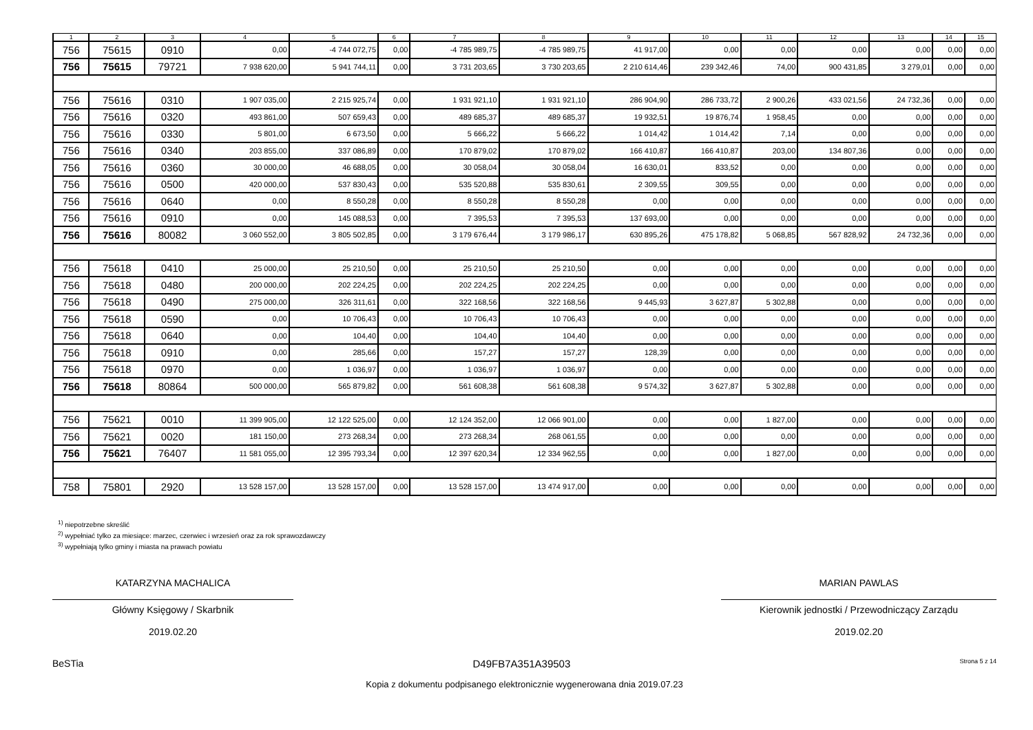| 1 | 2 | 3 | 4 | 5 | 6 | 7 | 8 | 9 | 10 | 11 | 12 | 13 | 14 | 15 |
| --- | --- | --- | --- | --- | --- | --- | --- | --- | --- | --- | --- | --- | --- | --- |
| 756 | 75615 | 0910 | 0,00 | -4 744 072,75 | 0,00 | -4 785 989,75 | -4 785 989,75 | 41 917,00 | 0,00 | 0,00 | 0,00 | 0,00 | 0,00 | 0,00 |
| 756 | 75615 | 79721 | 7 938 620,00 | 5 941 744,11 | 0,00 | 3 731 203,65 | 3 730 203,65 | 2 210 614,46 | 239 342,46 | 74,00 | 900 431,85 | 3 279,01 | 0,00 | 0,00 |
| 756 | 75616 | 0310 | 1 907 035,00 | 2 215 925,74 | 0,00 | 1 931 921,10 | 1 931 921,10 | 286 904,90 | 286 733,72 | 2 900,26 | 433 021,56 | 24 732,36 | 0,00 | 0,00 |
| 756 | 75616 | 0320 | 493 861,00 | 507 659,43 | 0,00 | 489 685,37 | 489 685,37 | 19 932,51 | 19 876,74 | 1 958,45 | 0,00 | 0,00 | 0,00 | 0,00 |
| 756 | 75616 | 0330 | 5 801,00 | 6 673,50 | 0,00 | 5 666,22 | 5 666,22 | 1 014,42 | 1 014,42 | 7,14 | 0,00 | 0,00 | 0,00 | 0,00 |
| 756 | 75616 | 0340 | 203 855,00 | 337 086,89 | 0,00 | 170 879,02 | 170 879,02 | 166 410,87 | 166 410,87 | 203,00 | 134 807,36 | 0,00 | 0,00 | 0,00 |
| 756 | 75616 | 0360 | 30 000,00 | 46 688,05 | 0,00 | 30 058,04 | 30 058,04 | 16 630,01 | 833,52 | 0,00 | 0,00 | 0,00 | 0,00 | 0,00 |
| 756 | 75616 | 0500 | 420 000,00 | 537 830,43 | 0,00 | 535 520,88 | 535 830,61 | 2 309,55 | 309,55 | 0,00 | 0,00 | 0,00 | 0,00 | 0,00 |
| 756 | 75616 | 0640 | 0,00 | 8 550,28 | 0,00 | 8 550,28 | 8 550,28 | 0,00 | 0,00 | 0,00 | 0,00 | 0,00 | 0,00 | 0,00 |
| 756 | 75616 | 0910 | 0,00 | 145 088,53 | 0,00 | 7 395,53 | 7 395,53 | 137 693,00 | 0,00 | 0,00 | 0,00 | 0,00 | 0,00 | 0,00 |
| 756 | 75616 | 80082 | 3 060 552,00 | 3 805 502,85 | 0,00 | 3 179 676,44 | 3 179 986,17 | 630 895,26 | 475 178,82 | 5 068,85 | 567 828,92 | 24 732,36 | 0,00 | 0,00 |
| 756 | 75618 | 0410 | 25 000,00 | 25 210,50 | 0,00 | 25 210,50 | 25 210,50 | 0,00 | 0,00 | 0,00 | 0,00 | 0,00 | 0,00 | 0,00 |
| 756 | 75618 | 0480 | 200 000,00 | 202 224,25 | 0,00 | 202 224,25 | 202 224,25 | 0,00 | 0,00 | 0,00 | 0,00 | 0,00 | 0,00 | 0,00 |
| 756 | 75618 | 0490 | 275 000,00 | 326 311,61 | 0,00 | 322 168,56 | 322 168,56 | 9 445,93 | 3 627,87 | 5 302,88 | 0,00 | 0,00 | 0,00 | 0,00 |
| 756 | 75618 | 0590 | 0,00 | 10 706,43 | 0,00 | 10 706,43 | 10 706,43 | 0,00 | 0,00 | 0,00 | 0,00 | 0,00 | 0,00 | 0,00 |
| 756 | 75618 | 0640 | 0,00 | 104,40 | 0,00 | 104,40 | 104,40 | 0,00 | 0,00 | 0,00 | 0,00 | 0,00 | 0,00 | 0,00 |
| 756 | 75618 | 0910 | 0,00 | 285,66 | 0,00 | 157,27 | 157,27 | 128,39 | 0,00 | 0,00 | 0,00 | 0,00 | 0,00 | 0,00 |
| 756 | 75618 | 0970 | 0,00 | 1 036,97 | 0,00 | 1 036,97 | 1 036,97 | 0,00 | 0,00 | 0,00 | 0,00 | 0,00 | 0,00 | 0,00 |
| 756 | 75618 | 80864 | 500 000,00 | 565 879,82 | 0,00 | 561 608,38 | 561 608,38 | 9 574,32 | 3 627,87 | 5 302,88 | 0,00 | 0,00 | 0,00 | 0,00 |
| 756 | 75621 | 0010 | 11 399 905,00 | 12 122 525,00 | 0,00 | 12 124 352,00 | 12 066 901,00 | 0,00 | 0,00 | 1 827,00 | 0,00 | 0,00 | 0,00 | 0,00 |
| 756 | 75621 | 0020 | 181 150,00 | 273 268,34 | 0,00 | 273 268,34 | 268 061,55 | 0,00 | 0,00 | 0,00 | 0,00 | 0,00 | 0,00 | 0,00 |
| 756 | 75621 | 76407 | 11 581 055,00 | 12 395 793,34 | 0,00 | 12 397 620,34 | 12 334 962,55 | 0,00 | 0,00 | 1 827,00 | 0,00 | 0,00 | 0,00 | 0,00 |
| 758 | 75801 | 2920 | 13 528 157,00 | 13 528 157,00 | 0,00 | 13 528 157,00 | 13 474 917,00 | 0,00 | 0,00 | 0,00 | 0,00 | 0,00 | 0,00 | 0,00 |
<sup>1)</sup> niepotrzebne skreślić
<sup>2)</sup> wypełniać tylko za miesiące: marzec, czerwiec i wrzesień oraz za rok sprawozdawczy
<sup>3)</sup> wypełniają tylko gminy i miasta na prawach powiatu
KATARZYNA MACHALICA
Główny Księgowy / Skarbnik
2019.02.20
MARIAN PAWLAS
Kierownik jednostki / Przewodniczący Zarządu
2019.02.20
BeSTia D49FB7A351A39503 Strona 5 z 14
Kopia z dokumentu podpisanego elektronicznie wygenerowana dnia 2019.07.23